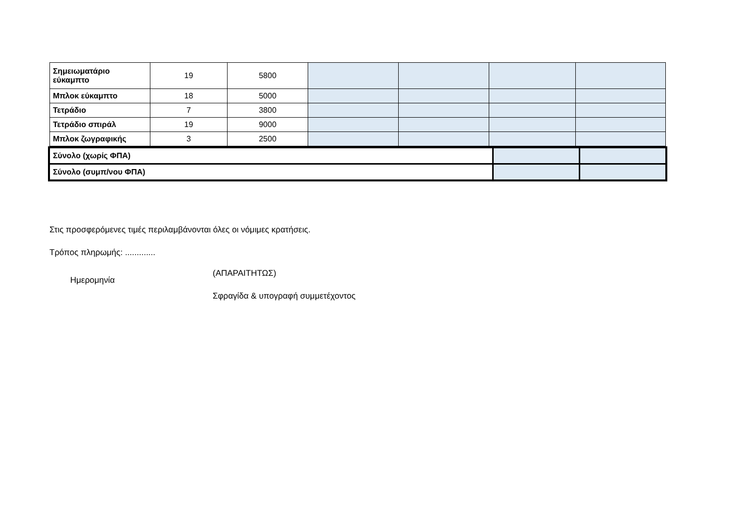| Σημειωματάριο εύκαμπτο | 19 | 5800 | | | | |
| Μπλοκ εύκαμπτο | 18 | 5000 | | | | |
| Τετράδιο | 7 | 3800 | | | | |
| Τετράδιο σπιράλ | 19 | 9000 | | | | |
| Μπλοκ ζωγραφικής | 3 | 2500 | | | | |
| Σύνολο (χωρίς ΦΠΑ) | | |
| Σύνολο (συμπ/νου ΦΠΑ) | | |
Στις προσφερόμενες τιμές περιλαμβάνονται όλες οι νόμιμες κρατήσεις.
Τρόπος πληρωμής: .............
Ημερομηνία
(ΑΠΑΡΑΙΤΗΤΩΣ)
Σφραγίδα & υπογραφή συμμετέχοντος